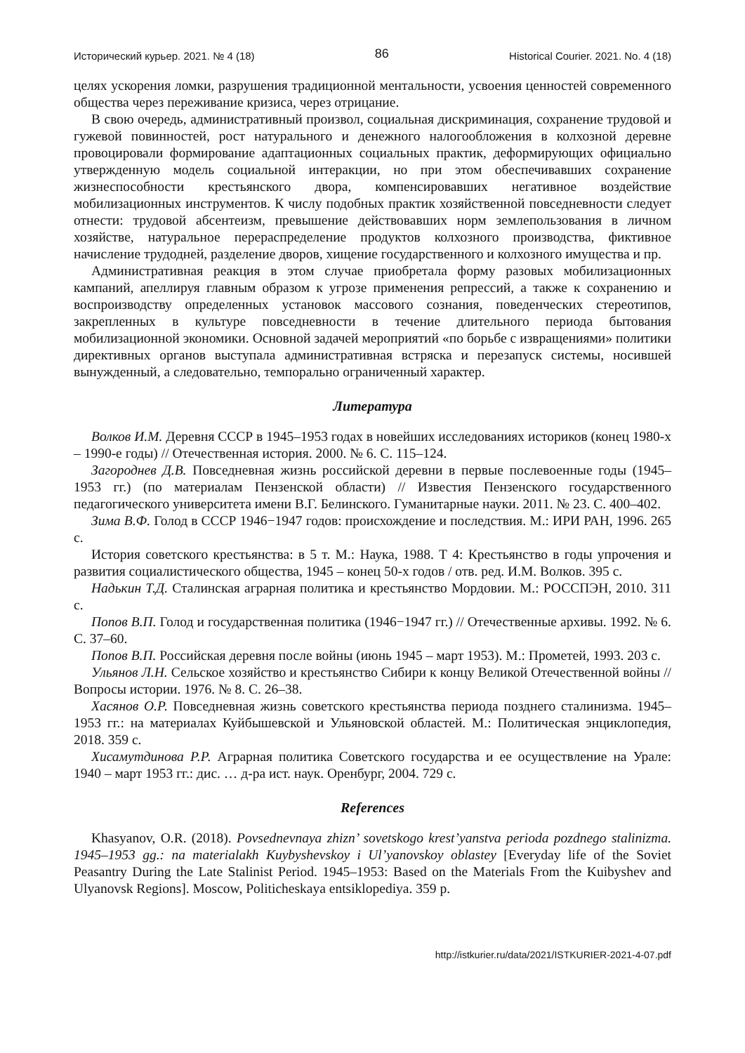Исторический курьер. 2021. № 4 (18) 86 Historical Courier. 2021. No. 4 (18)
целях ускорения ломки, разрушения традиционной ментальности, усвоения ценностей современного общества через переживание кризиса, через отрицание.
В свою очередь, административный произвол, социальная дискриминация, сохранение трудовой и гужевой повинностей, рост натурального и денежного налогообложения в колхозной деревне провоцировали формирование адаптационных социальных практик, деформирующих официально утвержденную модель социальной интеракции, но при этом обеспечивавших сохранение жизнеспособности крестьянского двора, компенсировавших негативное воздействие мобилизационных инструментов. К числу подобных практик хозяйственной повседневности следует отнести: трудовой абсентеизм, превышение действовавших норм землепользования в личном хозяйстве, натуральное перераспределение продуктов колхозного производства, фиктивное начисление трудодней, разделение дворов, хищение государственного и колхозного имущества и пр.
Административная реакция в этом случае приобретала форму разовых мобилизационных кампаний, апеллируя главным образом к угрозе применения репрессий, а также к сохранению и воспроизводству определенных установок массового сознания, поведенческих стереотипов, закрепленных в культуре повседневности в течение длительного периода бытования мобилизационной экономики. Основной задачей мероприятий «по борьбе с извращениями» политики директивных органов выступала административная встряска и перезапуск системы, носившей вынужденный, а следовательно, темпорально ограниченный характер.
Литература
Волков И.М. Деревня СССР в 1945–1953 годах в новейших исследованиях историков (конец 1980-х – 1990-е годы) // Отечественная история. 2000. № 6. С. 115–124.
Загороднев Д.В. Повседневная жизнь российской деревни в первые послевоенные годы (1945–1953 гг.) (по материалам Пензенской области) // Известия Пензенского государственного педагогического университета имени В.Г. Белинского. Гуманитарные науки. 2011. № 23. С. 400–402.
Зима В.Ф. Голод в СССР 1946−1947 годов: происхождение и последствия. М.: ИРИ РАН, 1996. 265 с.
История советского крестьянства: в 5 т. М.: Наука, 1988. Т 4: Крестьянство в годы упрочения и развития социалистического общества, 1945 – конец 50-х годов / отв. ред. И.М. Волков. 395 с.
Надькин Т.Д. Сталинская аграрная политика и крестьянство Мордовии. М.: РОССПЭН, 2010. 311 с.
Попов В.П. Голод и государственная политика (1946−1947 гг.) // Отечественные архивы. 1992. № 6. С. 37–60.
Попов В.П. Российская деревня после войны (июнь 1945 – март 1953). М.: Прометей, 1993. 203 с.
Ульянов Л.Н. Сельское хозяйство и крестьянство Сибири к концу Великой Отечественной войны // Вопросы истории. 1976. № 8. С. 26–38.
Хасянов О.Р. Повседневная жизнь советского крестьянства периода позднего сталинизма. 1945–1953 гг.: на материалах Куйбышевской и Ульяновской областей. М.: Политическая энциклопедия, 2018. 359 с.
Хисамутдинова Р.Р. Аграрная политика Советского государства и ее осуществление на Урале: 1940 – март 1953 гг.: дис. … д-ра ист. наук. Оренбург, 2004. 729 с.
References
Khasyanov, O.R. (2018). Povsednevnaya zhizn’ sovetskogo krest’yanstva perioda pozdnego stalinizma. 1945–1953 gg.: na materialakh Kuybyshevskoy i Ul’yanovskoy oblastey [Everyday life of the Soviet Peasantry During the Late Stalinist Period. 1945–1953: Based on the Materials From the Kuibyshev and Ulyanovsk Regions]. Moscow, Politicheskaya entsiklopediya. 359 p.
http://istkurier.ru/data/2021/ISTKURIER-2021-4-07.pdf